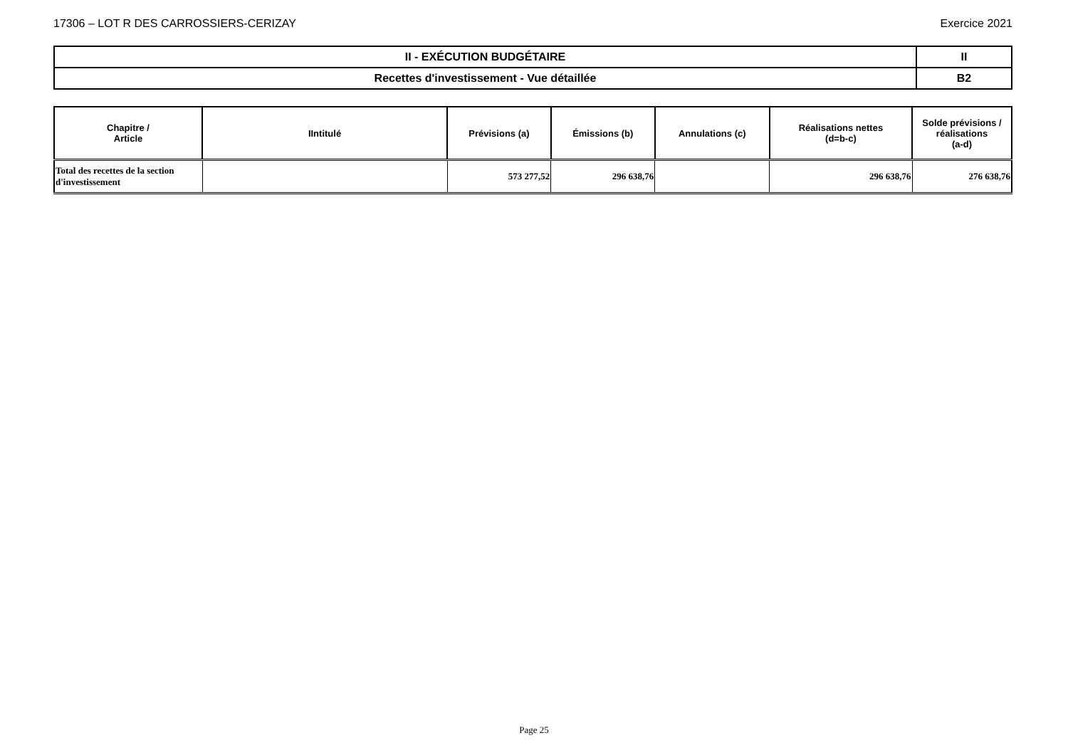17306 – LOT R DES CARROSSIERS-CERIZAY Exercice 2021
| II - EXÉCUTION BUDGÉTAIRE | II |
| Recettes d'investissement - Vue détaillée | B2 |
| Chapitre / Article | IIntitulé | Prévisions (a) | Émissions (b) | Annulations (c) | Réalisations nettes (d=b-c) | Solde prévisions / réalisations (a-d) |
| --- | --- | --- | --- | --- | --- | --- |
| Total des recettes de la section d'investissement | | 573 277,52 | 296 638,76 | | 296 638,76 | 276 638,76 |
Page 25